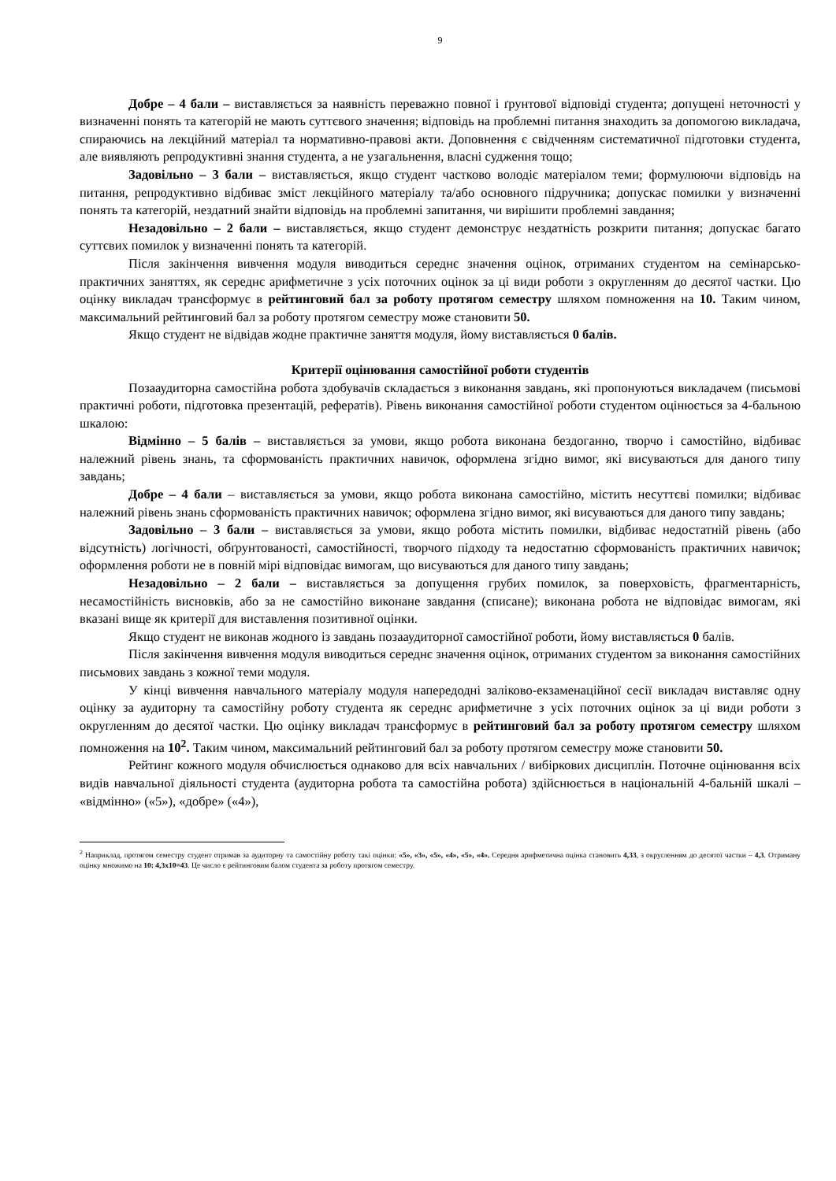9
Добре – 4 бали – виставляється за наявність переважно повної і ґрунтової відповіді студента; допущені неточності у визначенні понять та категорій не мають суттєвого значення; відповідь на проблемні питання знаходить за допомогою викладача, спираючись на лекційний матеріал та нормативно-правові акти. Доповнення є свідченням систематичної підготовки студента, але виявляють репродуктивні знання студента, а не узагальнення, власні судження тощо;
Задовільно – 3 бали – виставляється, якщо студент частково володіє матеріалом теми; формулюючи відповідь на питання, репродуктивно відбиває зміст лекційного матеріалу та/або основного підручника; допускає помилки у визначенні понять та категорій, нездатний знайти відповідь на проблемні запитання, чи вирішити проблемні завдання;
Незадовільно – 2 бали – виставляється, якщо студент демонструє нездатність розкрити питання; допускає багато суттєвих помилок у визначенні понять та категорій.
Після закінчення вивчення модуля виводиться середнє значення оцінок, отриманих студентом на семінарсько-практичних заняттях, як середнє арифметичне з усіх поточних оцінок за ці види роботи з округленням до десятої частки. Цю оцінку викладач трансформує в рейтинговий бал за роботу протягом семестру шляхом помноження на 10. Таким чином, максимальний рейтинговий бал за роботу протягом семестру може становити 50.
Якщо студент не відвідав жодне практичне заняття модуля, йому виставляється 0 балів.
Критерії оцінювання самостійної роботи студентів
Позааудиторна самостійна робота здобувачів складається з виконання завдань, які пропонуються викладачем (письмові практичні роботи, підготовка презентацій, рефератів). Рівень виконання самостійної роботи студентом оцінюється за 4-бальною шкалою:
Відмінно – 5 балів – виставляється за умови, якщо робота виконана бездоганно, творчо і самостійно, відбиває належний рівень знань, та сформованість практичних навичок, оформлена згідно вимог, які висуваються для даного типу завдань;
Добре – 4 бали – виставляється за умови, якщо робота виконана самостійно, містить несуттєві помилки; відбиває належний рівень знань сформованість практичних навичок; оформлена згідно вимог, які висуваються для даного типу завдань;
Задовільно – 3 бали – виставляється за умови, якщо робота містить помилки, відбиває недостатній рівень (або відсутність) логічності, обґрунтованості, самостійності, творчого підходу та недостатню сформованість практичних навичок; оформлення роботи не в повній мірі відповідає вимогам, що висуваються для даного типу завдань;
Незадовільно – 2 бали – виставляється за допущення грубих помилок, за поверховість, фрагментарність, несамостійність висновків, або за не самостійно виконане завдання (списане); виконана робота не відповідає вимогам, які вказані вище як критерії для виставлення позитивної оцінки.
Якщо студент не виконав жодного із завдань позааудиторної самостійної роботи, йому виставляється 0 балів.
Після закінчення вивчення модуля виводиться середнє значення оцінок, отриманих студентом за виконання самостійних письмових завдань з кожної теми модуля.
У кінці вивчення навчального матеріалу модуля напередодні заліково-екзаменаційної сесії викладач виставляє одну оцінку за аудиторну та самостійну роботу студента як середнє арифметичне з усіх поточних оцінок за ці види роботи з округленням до десятої частки. Цю оцінку викладач трансформує в рейтинговий бал за роботу протягом семестру шляхом помноження на 10<sup>2</sup>. Таким чином, максимальний рейтинговий бал за роботу протягом семестру може становити 50.
Рейтинг кожного модуля обчислюється однаково для всіх навчальних / вибіркових дисциплін. Поточне оцінювання всіх видів навчальної діяльності студента (аудиторна робота та самостійна робота) здійснюється в національній 4-бальній шкалі – «відмінно» («5»), «добре» («4»),
<sup>2</sup> Наприклад, протягом семестру студент отримав за аудиторну та самостійну роботу такі оцінки: «5», «3», «5», «4», «5», «4». Середня арифметична оцінка становить 4,33, з округленням до десятої частки – 4,3. Отриману оцінку множимо на 10: 4,3х10=43. Це число є рейтинговим балом студента за роботу протягом семестру.